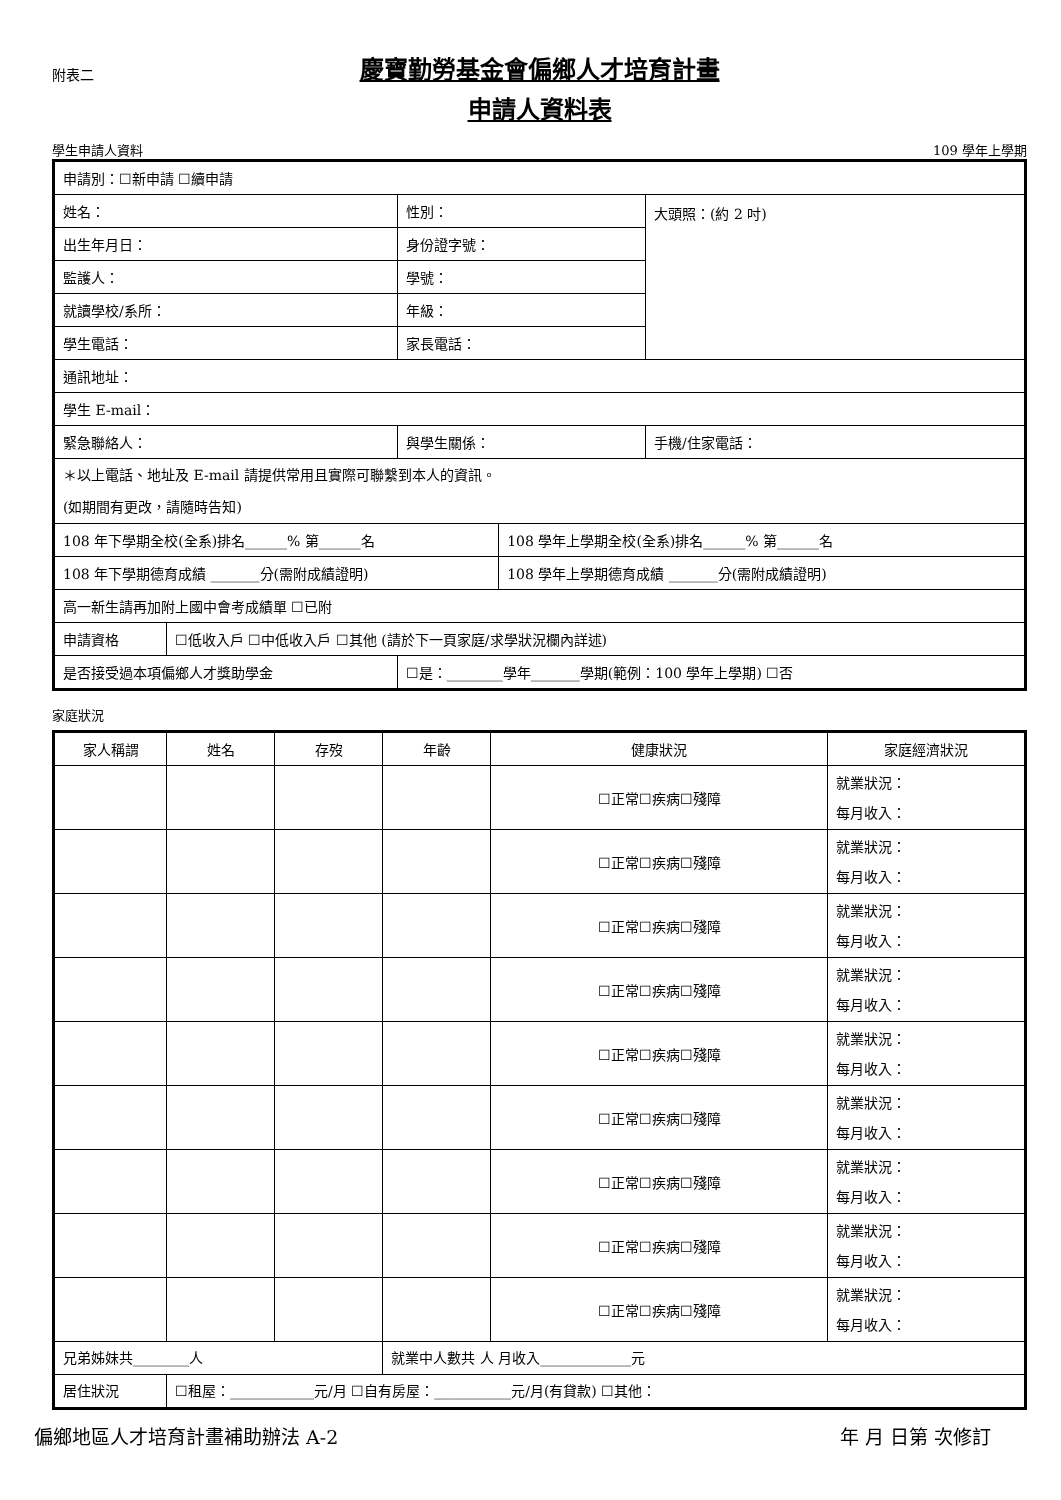附表二
慶寶勤勞基金會偏鄉人才培育計畫
申請人資料表
學生申請人資料 109 學年上學期
| 申請別：☐新申請 ☐續申請 | | | | |
| 姓名： | | 性別： | | 大頭照：(約 2 吋) |
| 出生年月日： | | 身份證字號： | | |
| 監護人： | | 學號： | | |
| 就讀學校/系所： | | 年級： | | |
| 學生電話： | | 家長電話： | | |
| 通訊地址： | | | | |
| 學生 E-mail： | | | | |
| 緊急聯絡人： | | 與學生關係： | | 手機/住家電話： |
| ＊以上電話、地址及 E-mail 請提供常用且實際可聯繫到本人的資訊。 (如期間有更改，請隨時告知) | | | | |
| 108 年下學期全校(全系)排名______% 第______名 | | | 108 學年上學期全校(全系)排名______% 第______名 | |
| 108 年下學期德育成績 _______分(需附成績證明) | | | 108 學年上學期德育成績 _______分(需附成績證明) | |
| 高一新生請再加附上國中會考成績單 ☐已附 | | | | |
| 申請資格 | ☐低收入戶 ☐中低收入戶 ☐其他 (請於下一頁家庭/求學狀況欄內詳述) | | | |
| 是否接受過本項偏鄉人才獎助學金 | | ☐是：________學年_______學期(範例：100 學年上學期) ☐否 | | |
家庭狀況
| 家人稱謂 | 姓名 | 存歿 | 年齡 | 健康狀況 | 家庭經濟狀況 |
| --- | --- | --- | --- | --- | --- |
| | | | | ☐正常☐疾病☐殘障 | 就業狀況： 每月收入： |
| | | | | ☐正常☐疾病☐殘障 | 就業狀況： 每月收入： |
| | | | | ☐正常☐疾病☐殘障 | 就業狀況： 每月收入： |
| | | | | ☐正常☐疾病☐殘障 | 就業狀況： 每月收入： |
| | | | | ☐正常☐疾病☐殘障 | 就業狀況： 每月收入： |
| | | | | ☐正常☐疾病☐殘障 | 就業狀況： 每月收入： |
| | | | | ☐正常☐疾病☐殘障 | 就業狀況： 每月收入： |
| | | | | ☐正常☐疾病☐殘障 | 就業狀況： 每月收入： |
| | | | | ☐正常☐疾病☐殘障 | 就業狀況： 每月收入： |
| 兄弟姊妹共________人 | | | 就業中人數共 人 月收入_____________元 | | |
| 居住狀況 | ☐租屋：____________元/月 ☐自有房屋：___________元/月(有貸款) ☐其他： | | | | |
偏鄉地區人才培育計畫補助辦法 A-2 年 月 日第 次修訂